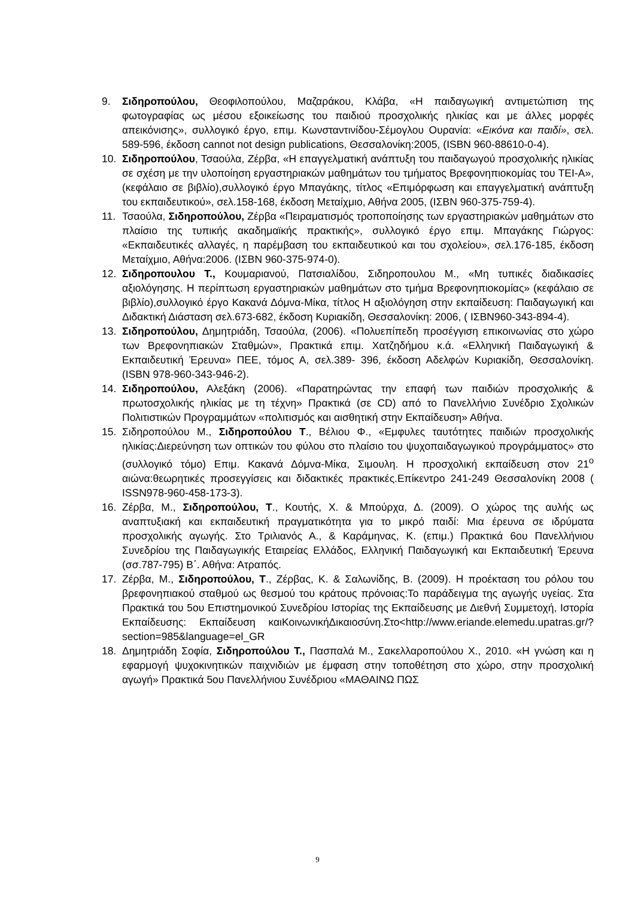9. Σιδηροπούλου, Θεοφιλοπούλου, Μαζαράκου, Κλάβα, «Η παιδαγωγική αντιμετώπιση της φωτογραφίας ως μέσου εξοικείωσης του παιδιού προσχολικής ηλικίας και με άλλες μορφές απεικόνισης», συλλογικό έργο, επιμ. Κωνσταντινίδου-Σέμογλου Ουρανία: «Εικόνα και παιδί», σελ. 589-596, έκδοση cannot not design publications, Θεσσαλονίκη:2005, (ISBN 960-88610-0-4).
10. Σιδηροπούλου, Τσαούλα, Ζέρβα, «Η επαγγελματική ανάπτυξη του παιδαγωγού προσχολικής ηλικίας σε σχέση με την υλοποίηση εργαστηριακών μαθημάτων του τμήματος Βρεφονηπιοκομίας του ΤΕΙ-Α», (κεφάλαιο σε βιβλίο),συλλογικό έργο Μπαγάκης, τίτλος «Επιμόρφωση και επαγγελματική ανάπτυξη του εκπαιδευτικού», σελ.158-168, έκδοση Μεταίχμιο, Αθήνα 2005, (ΙΣΒΝ 960-375-759-4).
11. Τσαούλα, Σιδηροπούλου, Ζέρβα «Πειραματισμός τροποποίησης των εργαστηριακών μαθημάτων στο πλαίσιο της τυπικής ακαδημαϊκής πρακτικής», συλλογικό έργο επιμ. Μπαγάκης Γιώργος: «Εκπαιδευτικές αλλαγές, η παρέμβαση του εκπαιδευτικού και του σχολείου», σελ.176-185, έκδοση Μεταίχμιο, Αθήνα:2006. (ΙΣΒΝ 960-375-974-0).
12. Σιδηροπουλου Τ., Κουμαριανού, Πατσιαλίδου, Σιδηροπουλου Μ., «Μη τυπικές διαδικασίες αξιολόγησης. Η περίπτωση εργαστηριακών μαθημάτων στο τμήμα Βρεφονηπιοκομίας» (κεφάλαιο σε βιβλίο),συλλογικό έργο Κακανά Δόμνα-Μίκα, τίτλος Η αξιολόγηση στην εκπαίδευση: Παιδαγωγική και Διδακτική Διάσταση σελ.673-682, έκδοση Κυριακίδη, Θεσσαλονίκη: 2006, ( ΙΣΒΝ960-343-894-4).
13. Σιδηροπούλου, Δημητριάδη, Τσαούλα, (2006). «Πολυεπίπεδη προσέγγιση επικοινωνίας στο χώρο των Βρεφονηπιακών Σταθμών», Πρακτικά επιμ. Χατζηδήμου κ.ά. «Ελληνική Παιδαγωγική & Εκπαιδευτική Έρευνα» ΠΕΕ, τόμος Α, σελ.389- 396, έκδοση Αδελφών Κυριακίδη, Θεσσαλονίκη. (ISBN 978-960-343-946-2).
14. Σιδηροπούλου, Αλεξάκη (2006). «Παρατηρώντας την επαφή των παιδιών προσχολικής & πρωτοσχολικής ηλικίας με τη τέχνη» Πρακτικά (σε CD) από το Πανελλήνιο Συνέδριο Σχολικών Πολιτιστικών Προγραμμάτων «πολιτισμός και αισθητική στην Εκπαίδευση» Αθήνα.
15. Σιδηροπούλου Μ., Σιδηροπούλου Τ., Βέλιου Φ., «Εμφυλες ταυτότητες παιδιών προσχολικής ηλικίας:Διερεύνηση των οπτικών του φύλου στο πλαίσιο του ψυχοπαιδαγωγικού προγράμματος» στο (συλλογικό τόμο) Επιμ. Κακανά Δόμνα-Μίκα, Σιμουλη. Η προσχολική εκπαίδευση στον 21<sup>ο</sup> αιώνα:θεωρητικές προσεγγίσεις και διδακτικές πρακτικές.Επίκεντρο 241-249 Θεσσαλονίκη 2008 ( ISSN978-960-458-173-3).
16. Ζέρβα, Μ., Σιδηροπούλου, Τ., Κουτής, Χ. & Μπούρχα, Δ. (2009). Ο χώρος της αυλής ως αναπτυξιακή και εκπαιδευτική πραγματικότητα για το μικρό παιδί: Μια έρευνα σε ιδρύματα προσχολικής αγωγής. Στο Τριλιανός Α., & Καράμηνας, Κ. (επιμ.) Πρακτικά 6ου Πανελλήνιου Συνεδρίου της Παιδαγωγικής Εταιρείας Ελλάδος, Ελληνική Παιδαγωγική και Εκπαιδευτική Έρευνα (σσ.787-795) Β΄. Αθήνα: Ατραπός.
17. Ζέρβα, Μ., Σιδηροπούλου, Τ., Ζέρβας, Κ. & Σαλωνίδης, Β. (2009). Η προέκταση του ρόλου του βρεφονηπιακού σταθμού ως θεσμού του κράτους πρόνοιας:Το παράδειγμα της αγωγής υγείας. Στα Πρακτικά του 5ου Επιστημονικού Συνεδρίου Ιστορίας της Εκπαίδευσης με Διεθνή Συμμετοχή, Ιστορία Εκπαίδευσης: Εκπαίδευση καιΚοινωνικήΔικαιοσύνη.Στο<http://www.eriande.elemedu.upatras.gr/?section=985&language=el_GR
18. Δημητριάδη Σοφία, Σιδηροπούλου Τ., Πασπαλά Μ., Σακελλαροπούλου Χ., 2010. «Η γνώση και η εφαρμογή ψυχοκινητικών παιχνιδιών με έμφαση στην τοποθέτηση στο χώρο, στην προσχολική αγωγή» Πρακτικά 5ου Πανελλήνιου Συνέδριου «ΜΑΘΑΙΝΩ ΠΩΣ
9